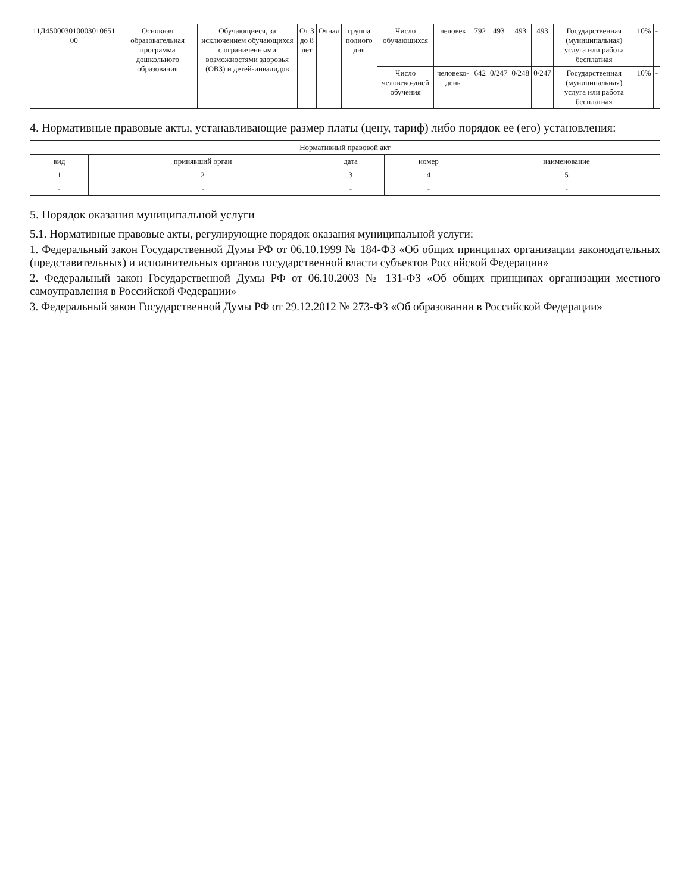| 11Д450003010003010651 00 | Основная образовательная программа дошкольного образования | Обучающиеся, за исключением обучающихся с ограниченными возможностями здоровья (ОВЗ) и детей-инвалидов | От 3 до 8 лет | Очная | группа полного дня | Число обучающихся | человек | 792 | 493 | 493 | 493 | Государственная (муниципальная) услуга или работа бесплатная | 10% | - |
| | | | | | | Число человеко-дней обучения | человеко-день | 642 | 0/247 | 0/248 | 0/247 | Государственная (муниципальная) услуга или работа бесплатная | 10% | - |
4. Нормативные правовые акты, устанавливающие размер платы (цену, тариф) либо порядок ее (его) установления:
| Нормативный правовой акт | | | | |
| --- | --- | --- | --- | --- |
| вид | принявший орган | дата | номер | наименование |
| 1 | 2 | 3 | 4 | 5 |
| - | - | - | - | - |
5. Порядок оказания муниципальной услуги
5.1. Нормативные правовые акты, регулирующие порядок оказания муниципальной услуги:
1. Федеральный закон Государственной Думы РФ от 06.10.1999 № 184-ФЗ «Об общих принципах организации законодательных (представительных) и исполнительных органов государственной власти субъектов Российской Федерации»
2. Федеральный закон Государственной Думы РФ от 06.10.2003 № 131-ФЗ «Об общих принципах организации местного самоуправления в Российской Федерации»
3. Федеральный закон Государственной Думы РФ от 29.12.2012 № 273-ФЗ «Об образовании в Российской Федерации»